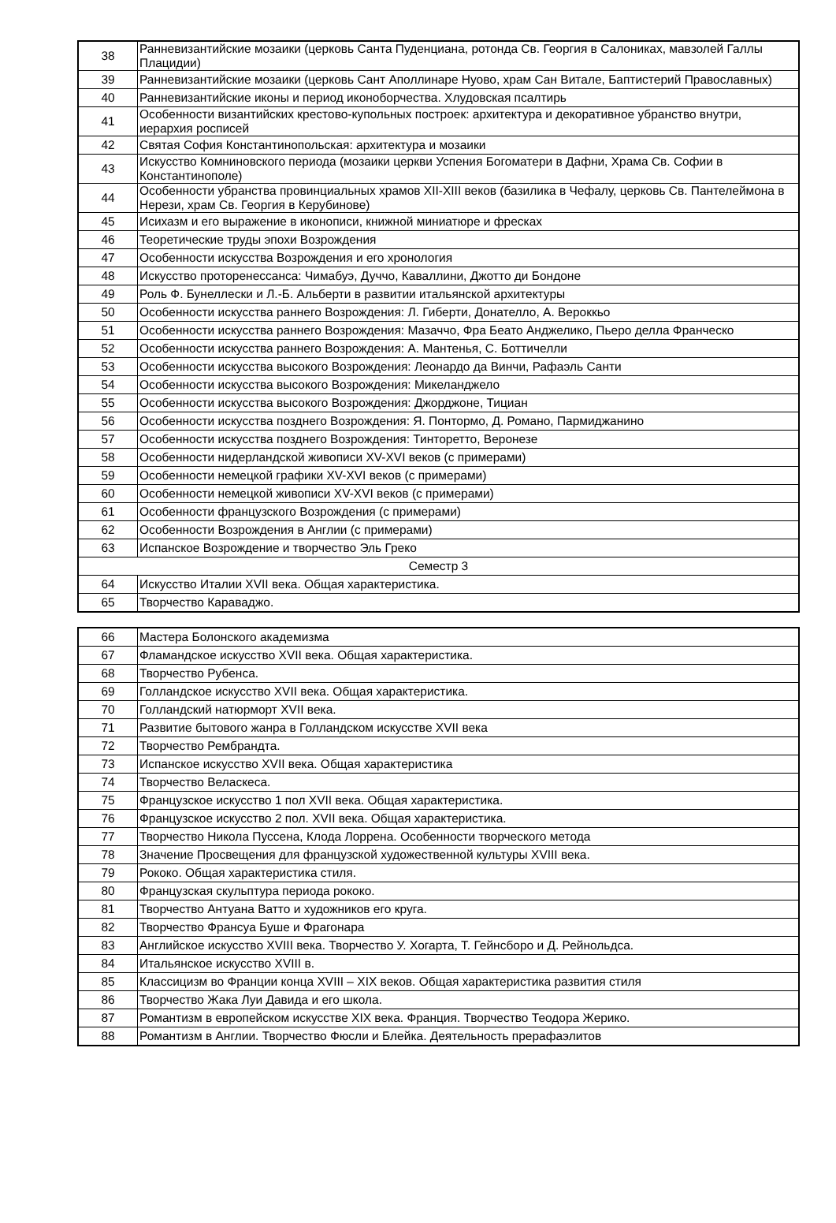| 38 | Ранневизантийские мозаики (церковь Санта Пуденциана, ротонда Св. Георгия в Салониках, мавзолей Галлы Плацидии) |
| 39 | Ранневизантийские мозаики (церковь Сант Аполлинаре Нуово, храм Сан Витале, Баптистерий Православных) |
| 40 | Ранневизантийские иконы и период иконоборчества. Хлудовская псалтирь |
| 41 | Особенности византийских крестово-купольных построек: архитектура и декоративное убранство внутри, иерархия росписей |
| 42 | Святая София Константинопольская: архитектура и мозаики |
| 43 | Искусство Комниновского периода (мозаики церкви Успения Богоматери в Дафни, Храма Св. Софии в Константинополе) |
| 44 | Особенности убранства провинциальных храмов XII-XIII веков (базилика в Чефалу, церковь Св. Пантелеймона в Нерези, храм Св. Георгия в Керубинове) |
| 45 | Исихазм и его выражение в иконописи, книжной миниатюре и фресках |
| 46 | Теоретические труды эпохи Возрождения |
| 47 | Особенности искусства Возрождения и его хронология |
| 48 | Искусство проторенессанса: Чимабуэ, Дуччо, Каваллини, Джотто ди Бондоне |
| 49 | Роль Ф. Бунеллески и Л.-Б. Альберти в развитии итальянской архитектуры |
| 50 | Особенности искусства раннего Возрождения: Л. Гиберти, Донателло, А. Вероккьо |
| 51 | Особенности искусства раннего Возрождения: Мазаччо, Фра Беато Анджелико, Пьеро делла Франческо |
| 52 | Особенности искусства раннего Возрождения: А. Мантенья, С. Боттичелли |
| 53 | Особенности искусства высокого Возрождения: Леонардо да Винчи, Рафаэль Санти |
| 54 | Особенности искусства высокого Возрождения: Микеланджело |
| 55 | Особенности искусства высокого Возрождения: Джорджоне, Тициан |
| 56 | Особенности искусства позднего Возрождения: Я. Понтормо, Д. Романо, Пармиджанино |
| 57 | Особенности искусства позднего Возрождения: Тинторетто, Веронезе |
| 58 | Особенности нидерландской живописи XV-XVI веков (с примерами) |
| 59 | Особенности немецкой графики XV-XVI веков (с примерами) |
| 60 | Особенности немецкой живописи XV-XVI веков (с примерами) |
| 61 | Особенности французского Возрождения (с примерами) |
| 62 | Особенности Возрождения в Англии (с примерами) |
| 63 | Испанское Возрождение и творчество Эль Греко |
| Семестр 3 | |
| 64 | Искусство Италии XVII века. Общая характеристика. |
| 65 | Творчество Караваджо. |
| 66 | Мастера Болонского академизма |
| 67 | Фламандское искусство XVII века. Общая характеристика. |
| 68 | Творчество Рубенса. |
| 69 | Голландское искусство XVII века. Общая характеристика. |
| 70 | Голландский натюрморт XVII века. |
| 71 | Развитие бытового жанра в Голландском искусстве XVII века |
| 72 | Творчество Рембрандта. |
| 73 | Испанское искусство XVII века. Общая характеристика |
| 74 | Творчество Веласкеса. |
| 75 | Французское искусство 1 пол XVII века. Общая характеристика. |
| 76 | Французское искусство 2 пол. XVII века. Общая характеристика. |
| 77 | Творчество Никола Пуссена, Клода Лоррена. Особенности творческого метода |
| 78 | Значение Просвещения для французской художественной культуры XVIII века. |
| 79 | Рококо. Общая характеристика стиля. |
| 80 | Французская скульптура периода рококо. |
| 81 | Творчество Антуана Ватто и художников его круга. |
| 82 | Творчество Франсуа Буше и Фрагонара |
| 83 | Английское искусство XVIII века. Творчество У. Хогарта, Т. Гейнсборо и Д. Рейнольдса. |
| 84 | Итальянское искусство XVIII в. |
| 85 | Классицизм во Франции конца XVIII – XIX веков. Общая характеристика развития стиля |
| 86 | Творчество Жака Луи Давида и его школа. |
| 87 | Романтизм в европейском искусстве XIX века. Франция. Творчество Теодора Жерико. |
| 88 | Романтизм в Англии. Творчество Фюсли и Блейка. Деятельность прерафаэлитов |